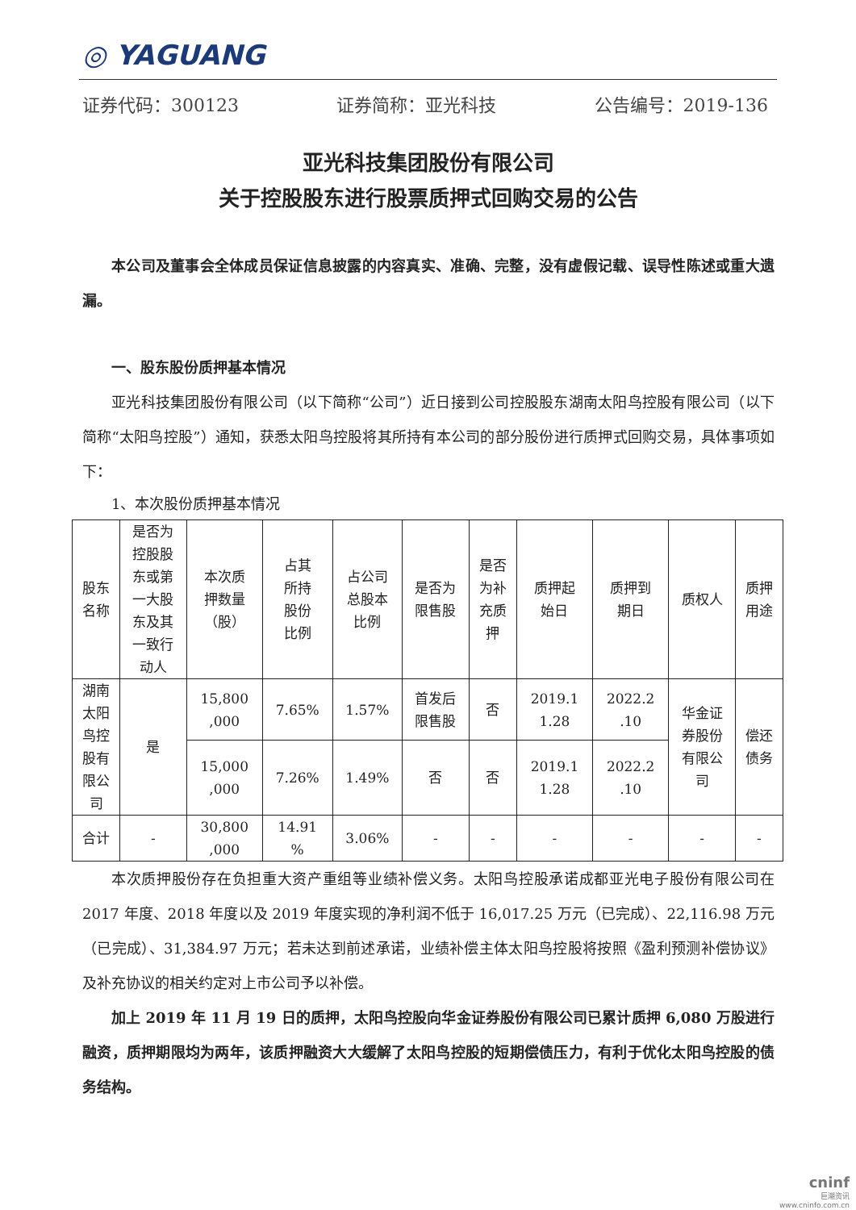◎ YAGUANG
证券代码：300123 证券简称：亚光科技 公告编号：2019-136
亚光科技集团股份有限公司
关于控股股东进行股票质押式回购交易的公告
本公司及董事会全体成员保证信息披露的内容真实、准确、完整，没有虚假记载、误导性陈述或重大遗漏。
一、股东股份质押基本情况
亚光科技集团股份有限公司（以下简称“公司”）近日接到公司控股股东湖南太阳鸟控股有限公司（以下简称“太阳鸟控股”）通知，获悉太阳鸟控股将其所持有本公司的部分股份进行质押式回购交易，具体事项如下：
1、本次股份质押基本情况
| 股东 名称 | 是否为 控股股 东或第 一大股 东及其 一致行 动人 | 本次质 押数量 （股） | 占其 所持 股份 比例 | 占公司 总股本 比例 | 是否为 限售股 | 是否 为补 充质 押 | 质押起 始日 | 质押到 期日 | 质权人 | 质押 用途 |
| 湖南 太阳 鸟控 股有 限公 司 | 是 | 15,800 ,000 | 7.65% | 1.57% | 首发后 限售股 | 否 | 2019.1 1.28 | 2022.2 .10 | 华金证 券股份 有限公 司 | 偿还 债务 |
| | | 15,000 ,000 | 7.26% | 1.49% | 否 | 否 | 2019.1 1.28 | 2022.2 .10 | | |
| 合计 | - | 30,800 ,000 | 14.91 % | 3.06% | - | - | - | - | - | - |
本次质押股份存在负担重大资产重组等业绩补偿义务。太阳鸟控股承诺成都亚光电子股份有限公司在 2017 年度、2018 年度以及 2019 年度实现的净利润不低于 16,017.25 万元（已完成）、22,116.98 万元（已完成）、31,384.97 万元；若未达到前述承诺，业绩补偿主体太阳鸟控股将按照《盈利预测补偿协议》及补充协议的相关约定对上市公司予以补偿。
加上 2019 年 11 月 19 日的质押，太阳鸟控股向华金证券股份有限公司已累计质押 6,080 万股进行融资，质押期限均为两年，该质押融资大大缓解了太阳鸟控股的短期偿债压力，有利于优化太阳鸟控股的债务结构。
cninf
巨潮资讯
www.cninfo.com.cn